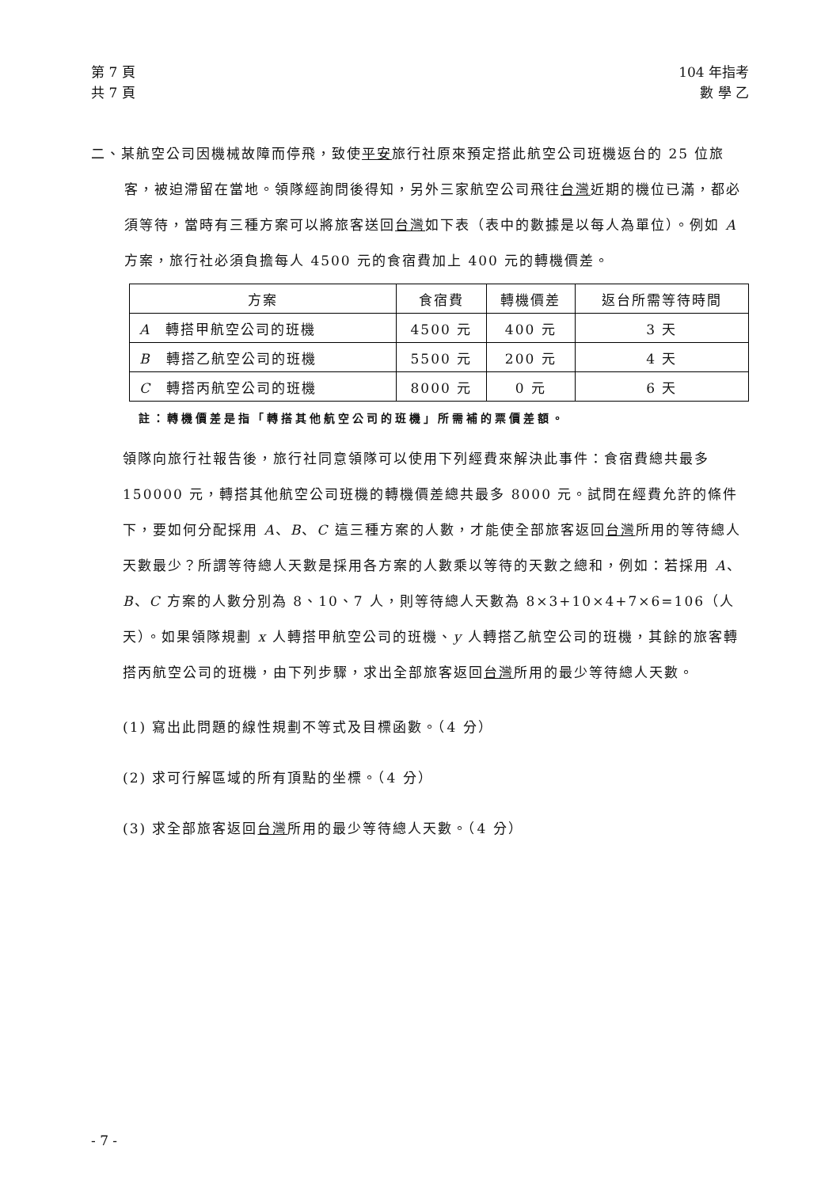第 7 頁
共 7 頁
104 年指考
數 學 乙
二、某航空公司因機械故障而停飛，致使平安旅行社原來預定搭此航空公司班機返台的 25 位旅客，被迫滯留在當地。領隊經詢問後得知，另外三家航空公司飛往台灣近期的機位已滿，都必須等待，當時有三種方案可以將旅客送回台灣如下表（表中的數據是以每人為單位）。例如 A 方案，旅行社必須負擔每人 4500 元的食宿費加上 400 元的轉機價差。
| 方案 | 食宿費 | 轉機價差 | 返台所需等待時間 |
| --- | --- | --- | --- |
| A 轉搭甲航空公司的班機 | 4500 元 | 400 元 | 3 天 |
| B 轉搭乙航空公司的班機 | 5500 元 | 200 元 | 4 天 |
| C 轉搭丙航空公司的班機 | 8000 元 | 0 元 | 6 天 |
註：轉機價差是指「轉搭其他航空公司的班機」所需補的票價差額。
領隊向旅行社報告後，旅行社同意領隊可以使用下列經費來解決此事件：食宿費總共最多 150000 元，轉搭其他航空公司班機的轉機價差總共最多 8000 元。試問在經費允許的條件下，要如何分配採用 A、B、C 這三種方案的人數，才能使全部旅客返回台灣所用的等待總人天數最少？所謂等待總人天數是採用各方案的人數乘以等待的天數之總和，例如：若採用 A、B、C 方案的人數分別為 8、10、7 人，則等待總人天數為 8×3+10×4+7×6=106（人天）。如果領隊規劃 x 人轉搭甲航空公司的班機、y 人轉搭乙航空公司的班機，其餘的旅客轉搭丙航空公司的班機，由下列步驟，求出全部旅客返回台灣所用的最少等待總人天數。
(1) 寫出此問題的線性規劃不等式及目標函數。（4 分）
(2) 求可行解區域的所有頂點的坐標。（4 分）
(3) 求全部旅客返回台灣所用的最少等待總人天數。（4 分）
- 7 -